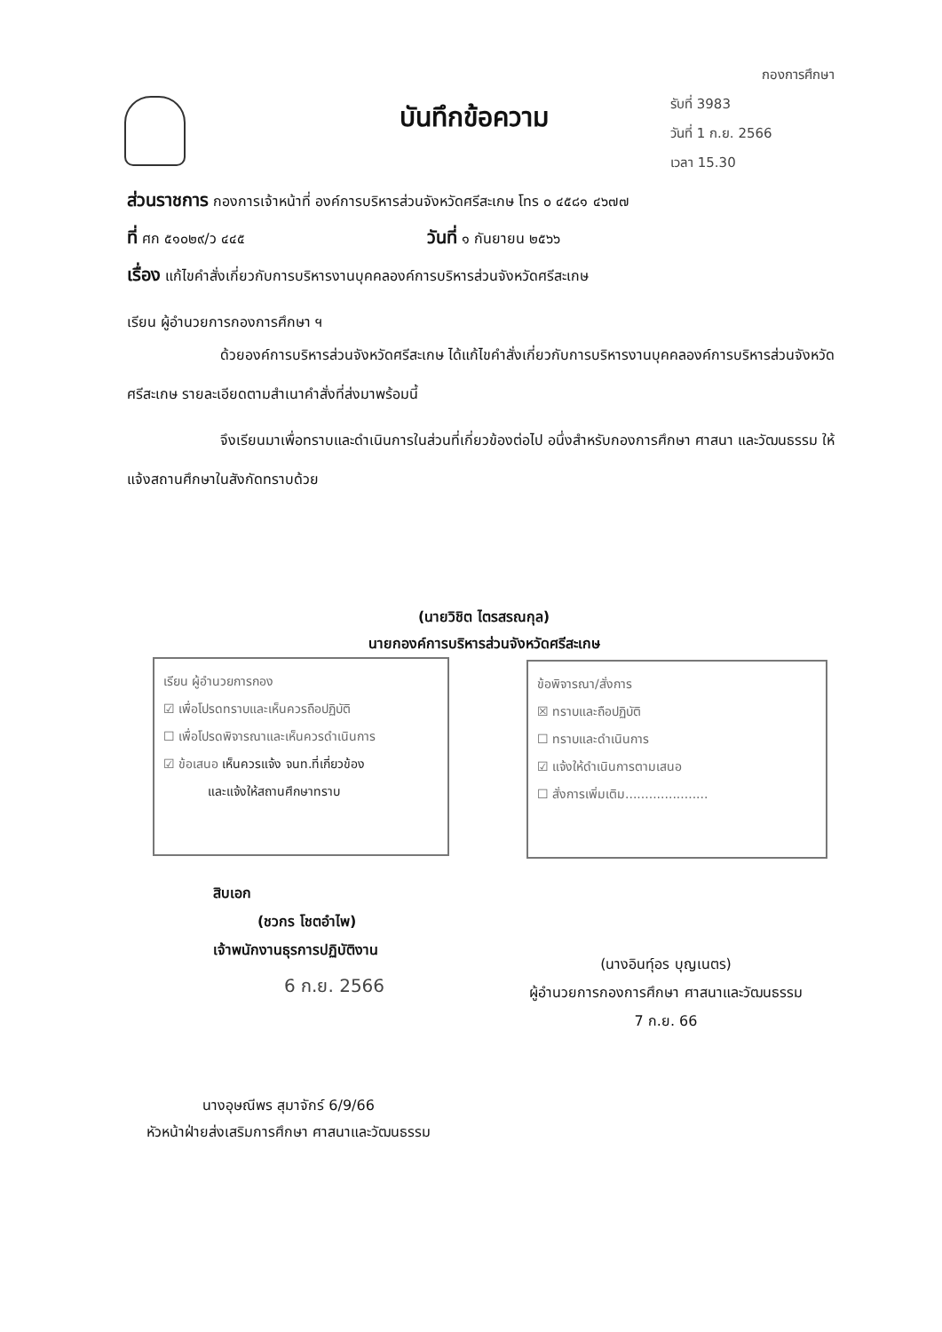กองการศึกษา
รับที่ 3983
วันที่ 1 ก.ย. 2566
เวลา 15.30
บันทึกข้อความ
ส่วนราชการ กองการเจ้าหน้าที่ องค์การบริหารส่วนจังหวัดศรีสะเกษ โทร ๐ ๔๕๘๑ ๔๖๗๗
ที่ ศก ๕๑๐๒๙/ว ๔๔๕ วันที่ ๑ กันยายน ๒๕๖๖
เรื่อง แก้ไขคำสั่งเกี่ยวกับการบริหารงานบุคคลองค์การบริหารส่วนจังหวัดศรีสะเกษ
เรียน ผู้อำนวยการกองการศึกษา ฯ
ด้วยองค์การบริหารส่วนจังหวัดศรีสะเกษ ได้แก้ไขคำสั่งเกี่ยวกับการบริหารงานบุคคลองค์การบริหารส่วนจังหวัดศรีสะเกษ รายละเอียดตามสำเนาคำสั่งที่ส่งมาพร้อมนี้
จึงเรียนมาเพื่อทราบและดำเนินการในส่วนที่เกี่ยวข้องต่อไป อนึ่งสำหรับกองการศึกษา ศาสนา และวัฒนธรรม ให้แจ้งสถานศึกษาในสังกัดทราบด้วย
(นายวิชิต ไตรสรณกุล)
นายกองค์การบริหารส่วนจังหวัดศรีสะเกษ
เรียน ผู้อำนวยการกอง
☑ เพื่อโปรดทราบและเห็นควรถือปฏิบัติ
☐ เพื่อโปรดพิจารณาและเห็นควรดำเนินการ
☑ ข้อเสนอ เห็นควรแจ้ง จนท.ที่เกี่ยวข้อง
และแจ้งให้สถานศึกษาทราบ
ข้อพิจารณา/สั่งการ
☒ ทราบและถือปฏิบัติ
☐ ทราบและดำเนินการ
☑ แจ้งให้ดำเนินการตามเสนอ
☐ สั่งการเพิ่มเติม.....................
สิบเอก
(ชวกร โชตอำไพ)
เจ้าพนักงานธุรการปฏิบัติงาน
6 ก.ย. 2566
(นางอินทุ์อร บุญเนตร)
ผู้อำนวยการกองการศึกษา ศาสนาและวัฒนธรรม
7 ก.ย. 66
นางอุษณีพร สุมาจักร์ 6/9/66
หัวหน้าฝ่ายส่งเสริมการศึกษา ศาสนาและวัฒนธรรม